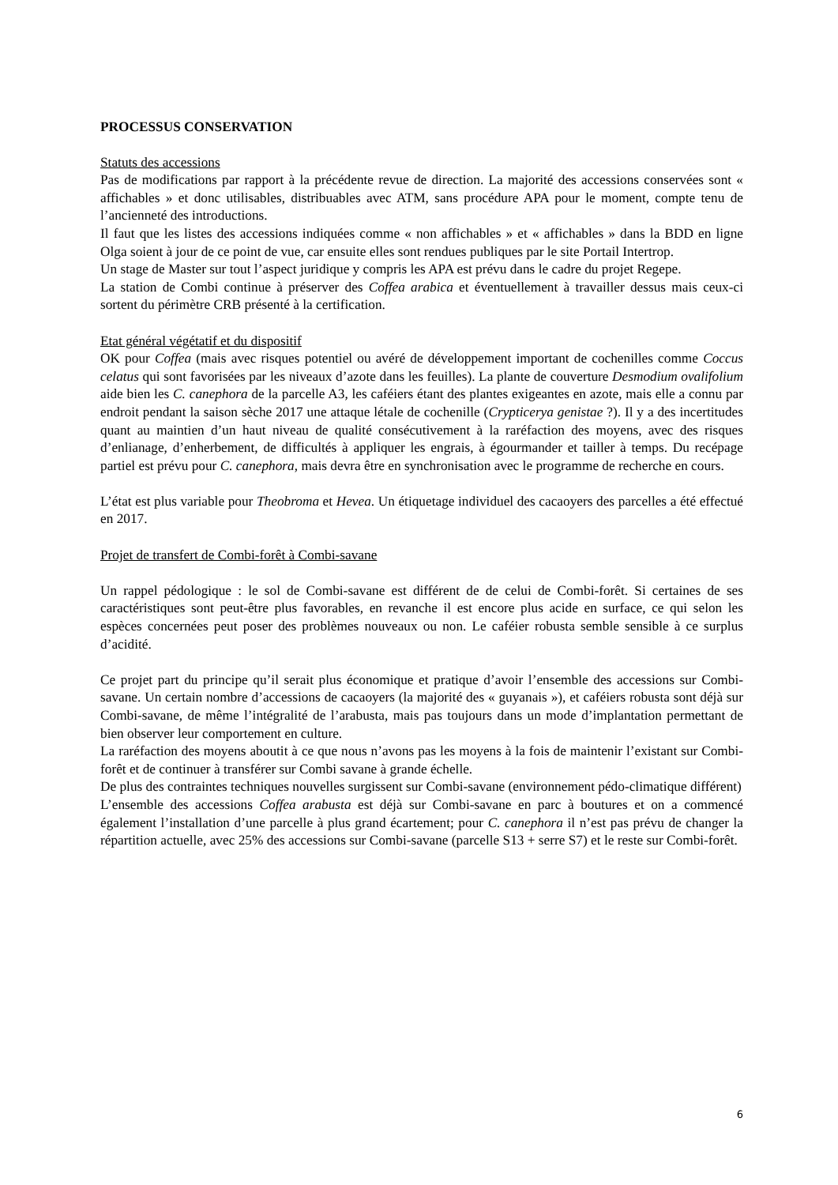PROCESSUS CONSERVATION
Statuts des accessions
Pas de modifications par rapport à la précédente revue de direction. La majorité des accessions conservées sont « affichables » et donc utilisables, distribuables avec ATM, sans procédure APA pour le moment, compte tenu de l’ancienneté des introductions.
Il faut que les listes des accessions indiquées comme « non affichables » et « affichables » dans la BDD en ligne Olga soient à jour de ce point de vue, car ensuite elles sont rendues publiques par le site Portail Intertrop.
Un stage de Master sur tout l’aspect juridique y compris les APA est prévu dans le cadre du projet Regepe.
La station de Combi continue à préserver des Coffea arabica et éventuellement à travailler dessus mais ceux-ci sortent du périmètre CRB présenté à la certification.
Etat général végétatif et du dispositif
OK pour Coffea (mais avec risques potentiel ou avéré de développement important de cochenilles comme Coccus celatus qui sont favorisées par les niveaux d’azote dans les feuilles). La plante de couverture Desmodium ovalifolium aide bien les C. canephora de la parcelle A3, les caféiers étant des plantes exigeantes en azote, mais elle a connu par endroit pendant la saison sèche 2017 une attaque létale de cochenille (Crypticerya genistae ?). Il y a des incertitudes quant au maintien d’un haut niveau de qualité consécutivement à la raréfaction des moyens, avec des risques d’enlianage, d’enherbement, de difficultés à appliquer les engrais, à égourmander et tailler à temps. Du recépage partiel est prévu pour C. canephora, mais devra être en synchronisation avec le programme de recherche en cours.
L’état est plus variable pour Theobroma et Hevea. Un étiquetage individuel des cacaoyers des parcelles a été effectué en 2017.
Projet de transfert de Combi-forêt à Combi-savane
Un rappel pédologique : le sol de Combi-savane est différent de de celui de Combi-forêt. Si certaines de ses caractéristiques sont peut-être plus favorables, en revanche il est encore plus acide en surface, ce qui selon les espèces concernées peut poser des problèmes nouveaux ou non. Le caféier robusta semble sensible à ce surplus d’acidité.
Ce projet part du principe qu’il serait plus économique et pratique d’avoir l’ensemble des accessions sur Combi-savane. Un certain nombre d’accessions de cacaoyers (la majorité des « guyanais »), et caféiers robusta sont déjà sur Combi-savane, de même l’intégralité de l’arabusta, mais pas toujours dans un mode d’implantation permettant de bien observer leur comportement en culture.
La raréfaction des moyens aboutit à ce que nous n’avons pas les moyens à la fois de maintenir l’existant sur Combi-forêt et de continuer à transférer sur Combi savane à grande échelle.
De plus des contraintes techniques nouvelles surgissent sur Combi-savane (environnement pédo-climatique différent)
L’ensemble des accessions Coffea arabusta est déjà sur Combi-savane en parc à boutures et on a commencé également l’installation d’une parcelle à plus grand écartement; pour C. canephora il n’est pas prévu de changer la répartition actuelle, avec 25% des accessions sur Combi-savane (parcelle S13 + serre S7) et le reste sur Combi-forêt.
6